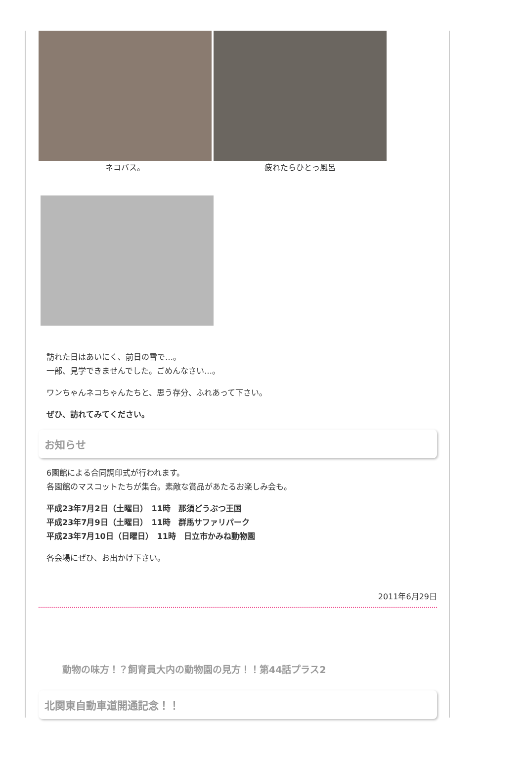ネコバス。 疲れたらひとっ風呂
訪れた日はあいにく、前日の雪で…。
一部、見学できませんでした。ごめんなさい…。
ワンちゃんネコちゃんたちと、思う存分、ふれあって下さい。
ぜひ、訪れてみてください。
お知らせ
6園館による合同調印式が行われます。
各園館のマスコットたちが集合。素敵な賞品があたるお楽しみ会も。
平成23年7月2日（土曜日）　11時　那須どうぶつ王国
平成23年7月9日（土曜日）　11時　群馬サファリパーク
平成23年7月10日（日曜日）　11時　日立市かみね動物園
各会場にぜひ、お出かけ下さい。
2011年6月29日
動物の味方！？飼育員大内の動物園の見方！！第44話プラス2
北関東自動車道開通記念！！